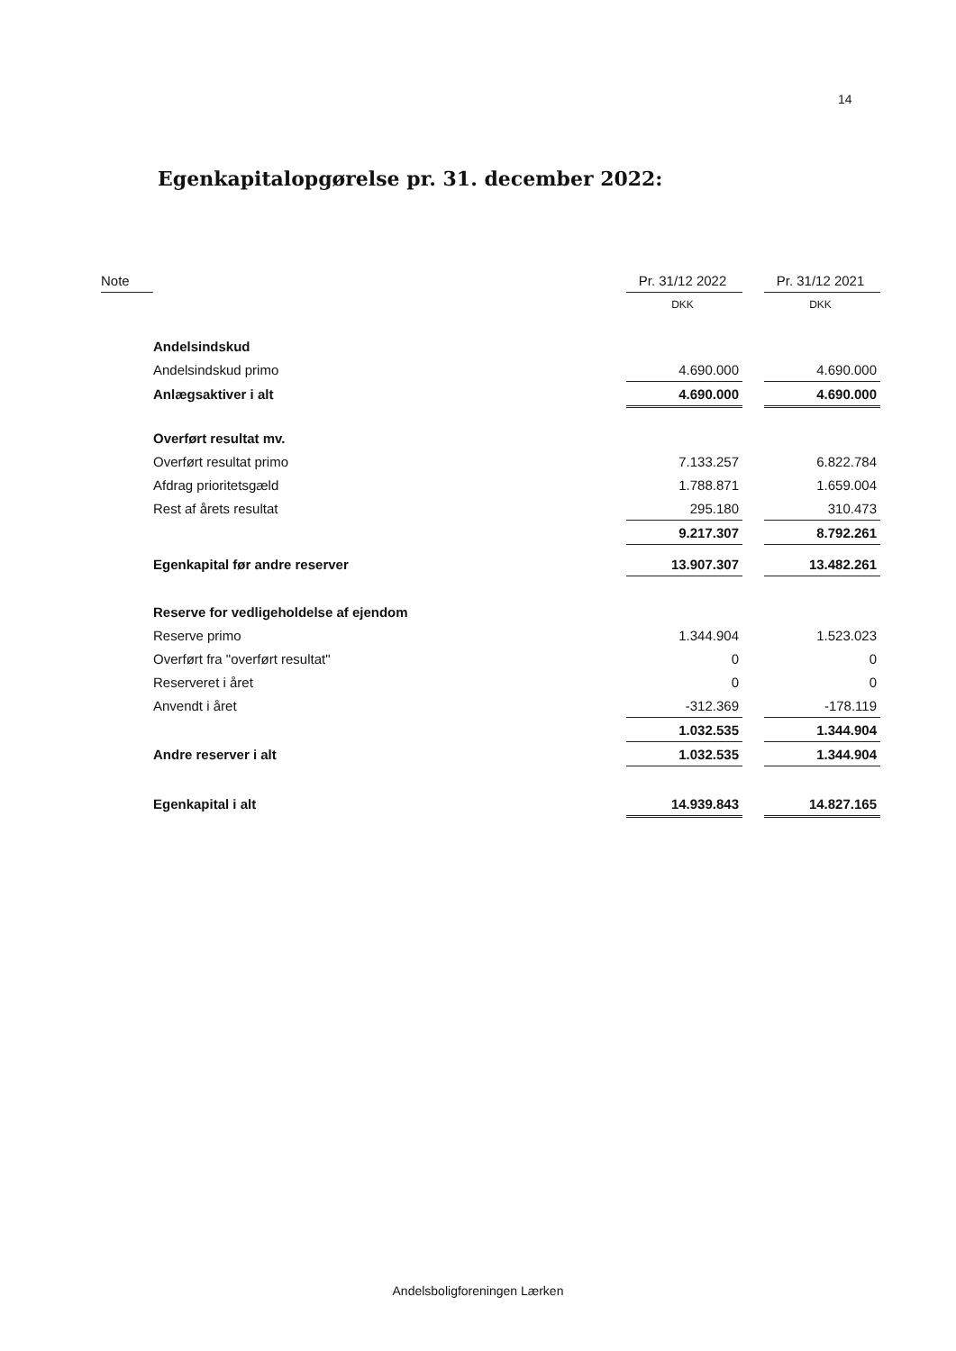14
Egenkapitalopgørelse pr. 31. december 2022:
| Note | | Pr. 31/12 2022 | | Pr. 31/12 2021 |
| | | DKK | | DKK |
| | Andelsindskud | | | |
| | Andelsindskud primo | 4.690.000 | | 4.690.000 |
| | Anlægsaktiver i alt | 4.690.000 | | 4.690.000 |
| | Overført resultat mv. | | | |
| | Overført resultat primo | 7.133.257 | | 6.822.784 |
| | Afdrag prioritetsgæld | 1.788.871 | | 1.659.004 |
| | Rest af årets resultat | 295.180 | | 310.473 |
| | | 9.217.307 | | 8.792.261 |
| | Egenkapital før andre reserver | 13.907.307 | | 13.482.261 |
| | Reserve for vedligeholdelse af ejendom | | | |
| | Reserve primo | 1.344.904 | | 1.523.023 |
| | Overført fra "overført resultat" | 0 | | 0 |
| | Reserveret i året | 0 | | 0 |
| | Anvendt i året | -312.369 | | -178.119 |
| | | 1.032.535 | | 1.344.904 |
| | Andre reserver i alt | 1.032.535 | | 1.344.904 |
| | Egenkapital i alt | 14.939.843 | | 14.827.165 |
Andelsboligforeningen Lærken